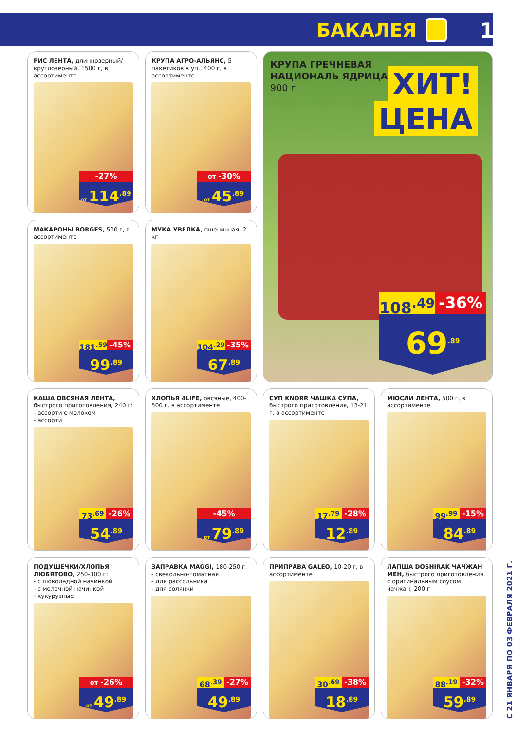БАКАЛЕЯ 17
РИС ЛЕНТА, длиннозерный/ круглозерный, 1500 г, в ассортименте
-27%
от 114<sup>.89</sup>
КРУПА АГРО-АЛЬЯНС, 5 пакетиков в уп., 400 г, в ассортименте
от -30%
от 45<sup>.89</sup>
КРУПА ГРЕЧНЕВАЯ
НАЦИОНАЛЬ ЯДРИЦА,
900 г
ХИТ!
ЦЕНА
108<sup>.49</sup> -36%
69<sup>.89</sup>
МАКАРОНЫ BORGES, 500 г, в ассортименте
181<sup>.59</sup> -45%
99<sup>.89</sup>
МУКА УВЕЛКА, пшеничная, 2 кг
104<sup>.29</sup> -35%
67<sup>.89</sup>
КАША ОВСЯНАЯ ЛЕНТА, быстрого приготовления, 240 г:
- ассорти с молоком
- ассорти
73<sup>.69</sup> -26%
54<sup>.89</sup>
ХЛОПЬЯ 4LIFE, овсяные, 400-500 г, в ассортименте
-45%
от 79<sup>.89</sup>
СУП KNORR ЧАШКА СУПА, быстрого приготовления, 13-21 г, в ассортименте
17<sup>.79</sup> -28%
12<sup>.89</sup>
МЮСЛИ ЛЕНТА, 500 г, в ассортименте
99<sup>.99</sup> -15%
84<sup>.89</sup>
ПОДУШЕЧКИ/ХЛОПЬЯ ЛЮБЯТОВО, 250-300 г:
- с шоколадной начинкой
- с молочной начинкой
- кукурузные
от -26%
от 49<sup>.89</sup>
ЗАПРАВКА MAGGI, 180-250 г:
- свекольно-томатная
- для рассольника
- для солянки
68<sup>.39</sup> -27%
49<sup>.89</sup>
ПРИПРАВА GALEO, 10-20 г, в ассортименте
30<sup>.69</sup> -38%
18<sup>.89</sup>
ЛАПША DOSHIRAK ЧАЧЖАН МЕН, быстрого приготовления, с оригинальным соусом чачжан, 200 г
88<sup>.19</sup> -32%
59<sup>.89</sup>
С 21 ЯНВАРЯ ПО 03 ФЕВРАЛЯ 2021 Г.